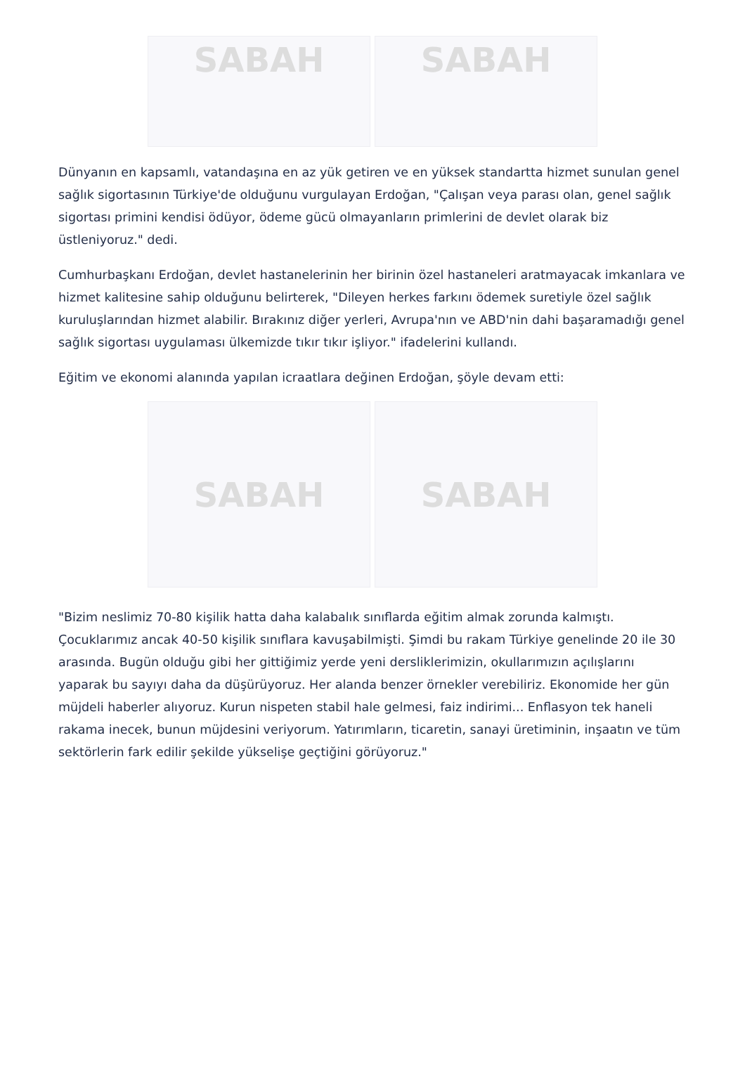SABAH SABAH
Dünyanın en kapsamlı, vatandaşına en az yük getiren ve en yüksek standartta hizmet sunulan genel sağlık sigortasının Türkiye'de olduğunu vurgulayan Erdoğan, "Çalışan veya parası olan, genel sağlık sigortası primini kendisi ödüyor, ödeme gücü olmayanların primlerini de devlet olarak biz üstleniyoruz." dedi.
Cumhurbaşkanı Erdoğan, devlet hastanelerinin her birinin özel hastaneleri aratmayacak imkanlara ve hizmet kalitesine sahip olduğunu belirterek, "Dileyen herkes farkını ödemek suretiyle özel sağlık kuruluşlarından hizmet alabilir. Bırakınız diğer yerleri, Avrupa'nın ve ABD'nin dahi başaramadığı genel sağlık sigortası uygulaması ülkemizde tıkır tıkır işliyor." ifadelerini kullandı.
Eğitim ve ekonomi alanında yapılan icraatlara değinen Erdoğan, şöyle devam etti:
SABAH SABAH
"Bizim neslimiz 70-80 kişilik hatta daha kalabalık sınıflarda eğitim almak zorunda kalmıştı. Çocuklarımız ancak 40-50 kişilik sınıflara kavuşabilmişti. Şimdi bu rakam Türkiye genelinde 20 ile 30 arasında. Bugün olduğu gibi her gittiğimiz yerde yeni dersliklerimizin, okullarımızın açılışlarını yaparak bu sayıyı daha da düşürüyoruz. Her alanda benzer örnekler verebiliriz. Ekonomide her gün müjdeli haberler alıyoruz. Kurun nispeten stabil hale gelmesi, faiz indirimi... Enflasyon tek haneli rakama inecek, bunun müjdesini veriyorum. Yatırımların, ticaretin, sanayi üretiminin, inşaatın ve tüm sektörlerin fark edilir şekilde yükselişe geçtiğini görüyoruz."